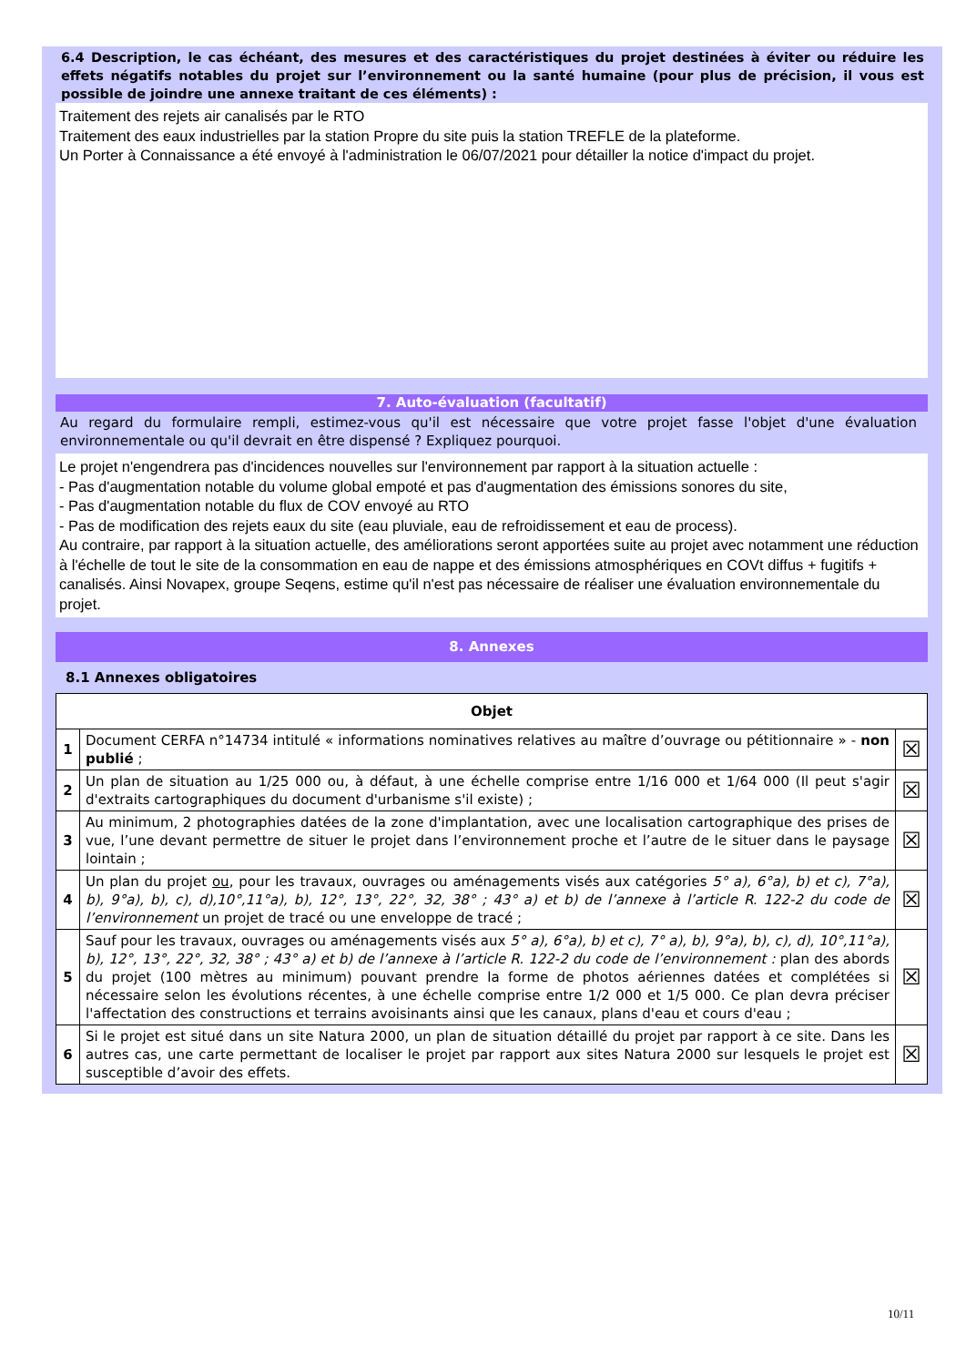6.4 Description, le cas échéant, des mesures et des caractéristiques du projet destinées à éviter ou réduire les effets négatifs notables du projet sur l’environnement ou la santé humaine (pour plus de précision, il vous est possible de joindre une annexe traitant de ces éléments) :
Traitement des rejets air canalisés par le RTO
Traitement des eaux industrielles par la station Propre du site puis la station TREFLE de la plateforme.
Un Porter à Connaissance a été envoyé à l'administration le 06/07/2021 pour détailler la notice d'impact du projet.
7. Auto-évaluation (facultatif)
Au regard du formulaire rempli, estimez-vous qu'il est nécessaire que votre projet fasse l'objet d'une évaluation environnementale ou qu'il devrait en être dispensé ? Expliquez pourquoi.
Le projet n'engendrera pas d'incidences nouvelles sur l'environnement par rapport à la situation actuelle :
- Pas d'augmentation notable du volume global empoté et pas d'augmentation des émissions sonores du site,
- Pas d'augmentation notable du flux de COV envoyé au RTO
- Pas de modification des rejets eaux du site (eau pluviale, eau de refroidissement et eau de process).
Au contraire, par rapport à la situation actuelle, des améliorations seront apportées suite au projet avec notamment une réduction à l'échelle de tout le site de la consommation en eau de nappe et des émissions atmosphériques en COVt diffus + fugitifs + canalisés. Ainsi Novapex, groupe Seqens, estime qu'il n'est pas nécessaire de réaliser une évaluation environnementale du projet.
8. Annexes
8.1 Annexes obligatoires
| Objet | | |
| --- | --- | --- |
| 1 | Document CERFA n°14734 intitulé « informations nominatives relatives au maître d’ouvrage ou pétitionnaire » - non publié ; | ☒ |
| 2 | Un plan de situation au 1/25 000 ou, à défaut, à une échelle comprise entre 1/16 000 et 1/64 000 (Il peut s'agir d'extraits cartographiques du document d'urbanisme s'il existe) ; | ☒ |
| 3 | Au minimum, 2 photographies datées de la zone d'implantation, avec une localisation cartographique des prises de vue, l’une devant permettre de situer le projet dans l’environnement proche et l’autre de le situer dans le paysage lointain ; | ☒ |
| 4 | Un plan du projet ou , pour les travaux, ouvrages ou aménagements visés aux catégories 5° a), 6°a), b) et c), 7°a), b), 9°a), b), c), d),10°,11°a), b), 12°, 13°, 22°, 32, 38° ; 43° a) et b) de l’annexe à l’article R. 122-2 du code de l’environnement un projet de tracé ou une enveloppe de tracé ; | ☒ |
| 5 | Sauf pour les travaux, ouvrages ou aménagements visés aux 5° a), 6°a), b) et c), 7° a), b), 9°a), b), c), d), 10°,11°a), b), 12°, 13°, 22°, 32, 38° ; 43° a) et b) de l’annexe à l’article R. 122-2 du code de l’environnement : plan des abords du projet (100 mètres au minimum) pouvant prendre la forme de photos aériennes datées et complétées si nécessaire selon les évolutions récentes, à une échelle comprise entre 1/2 000 et 1/5 000. Ce plan devra préciser l'affectation des constructions et terrains avoisinants ainsi que les canaux, plans d'eau et cours d'eau ; | ☒ |
| 6 | Si le projet est situé dans un site Natura 2000, un plan de situation détaillé du projet par rapport à ce site. Dans les autres cas, une carte permettant de localiser le projet par rapport aux sites Natura 2000 sur lesquels le projet est susceptible d’avoir des effets. | ☒ |
10/11